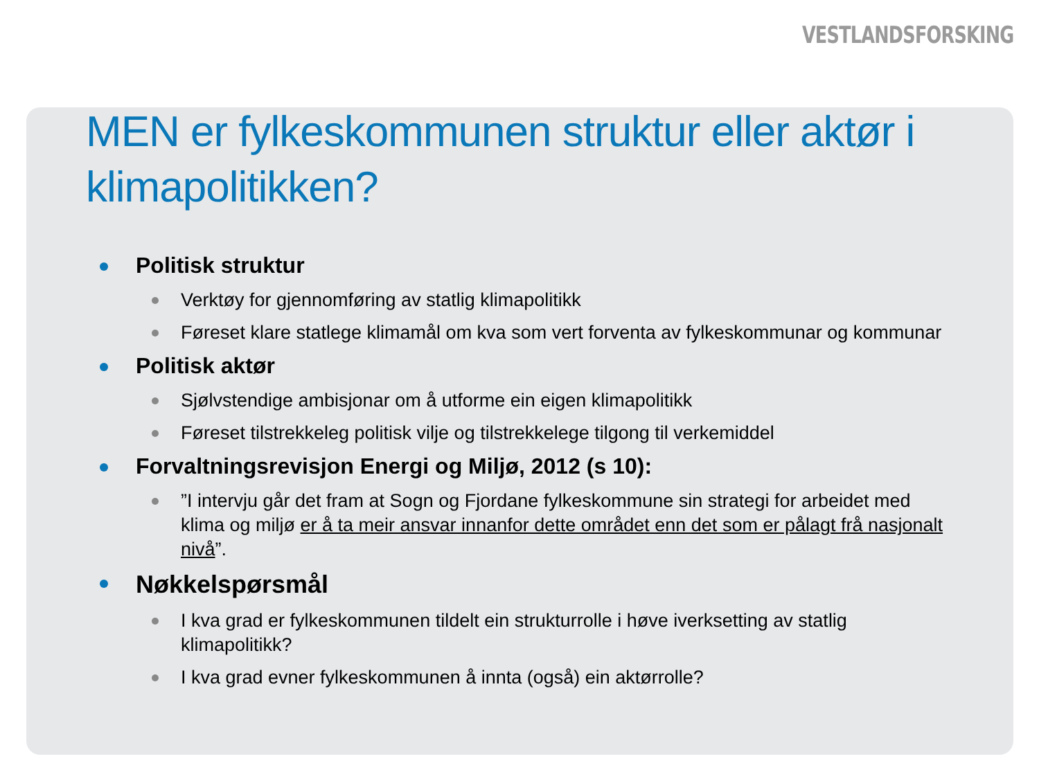VESTLANDSFORSKING
MEN er fylkeskommunen struktur eller aktør i klimapolitikken?
Politisk struktur
Verktøy for gjennomføring av statlig klimapolitikk
Føreset klare statlege klimamål om kva som vert forventa av fylkeskommunar og kommunar
Politisk aktør
Sjølvstendige ambisjonar om å utforme ein eigen klimapolitikk
Føreset tilstrekkeleg politisk vilje og tilstrekkelege tilgong til verkemiddel
Forvaltningsrevisjon Energi og Miljø, 2012 (s 10):
”I intervju går det fram at Sogn og Fjordane fylkeskommune sin strategi for arbeidet med klima og miljø er å ta meir ansvar innanfor dette området enn det som er pålagt frå nasjonalt nivå”.
Nøkkelspørsmål
I kva grad er fylkeskommunen tildelt ein strukturrolle i høve iverksetting av statlig klimapolitikk?
I kva grad evner fylkeskommunen å innta (også) ein aktørrolle?